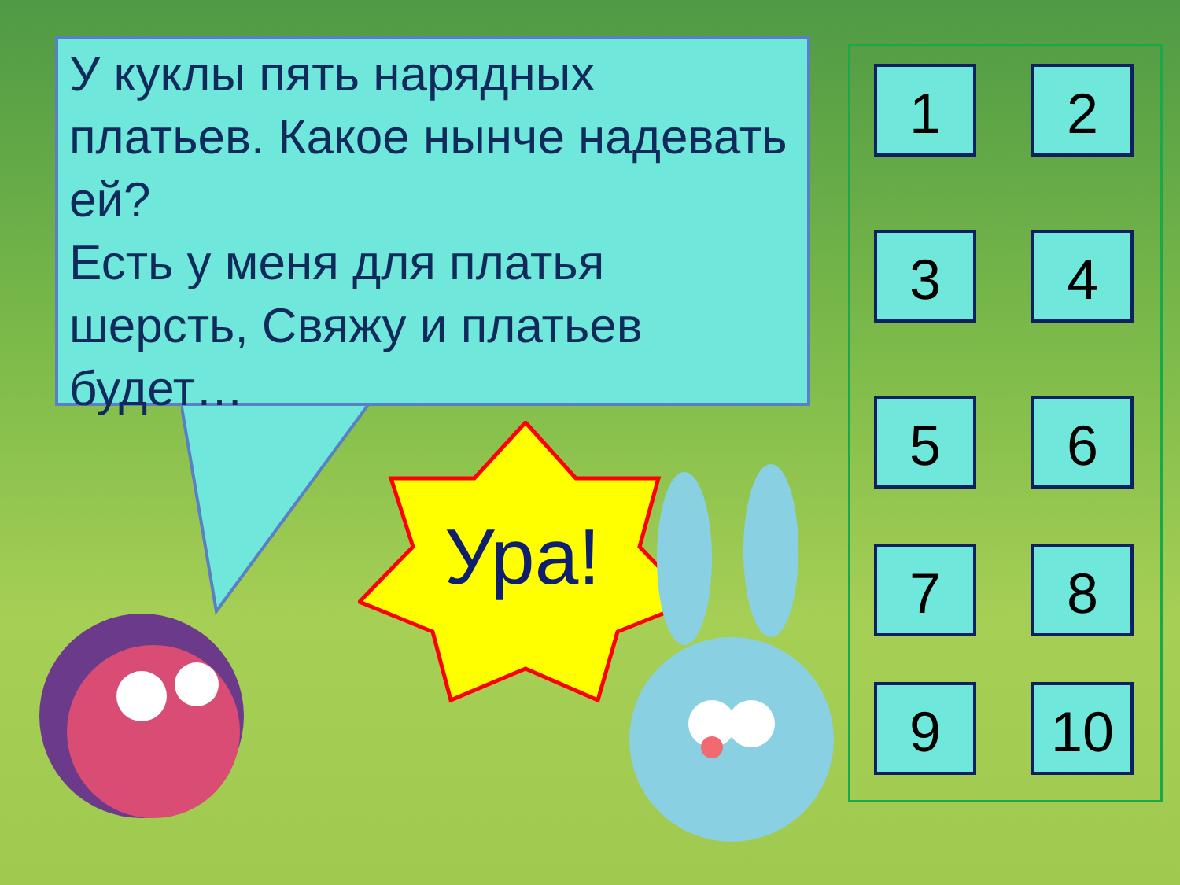У куклы пять нарядных платьев. Какое нынче надевать ей?
Есть у меня для платья шерсть, Свяжу и платьев будет…
Ура!
1 2
3 4
5 6
7 8
9 10